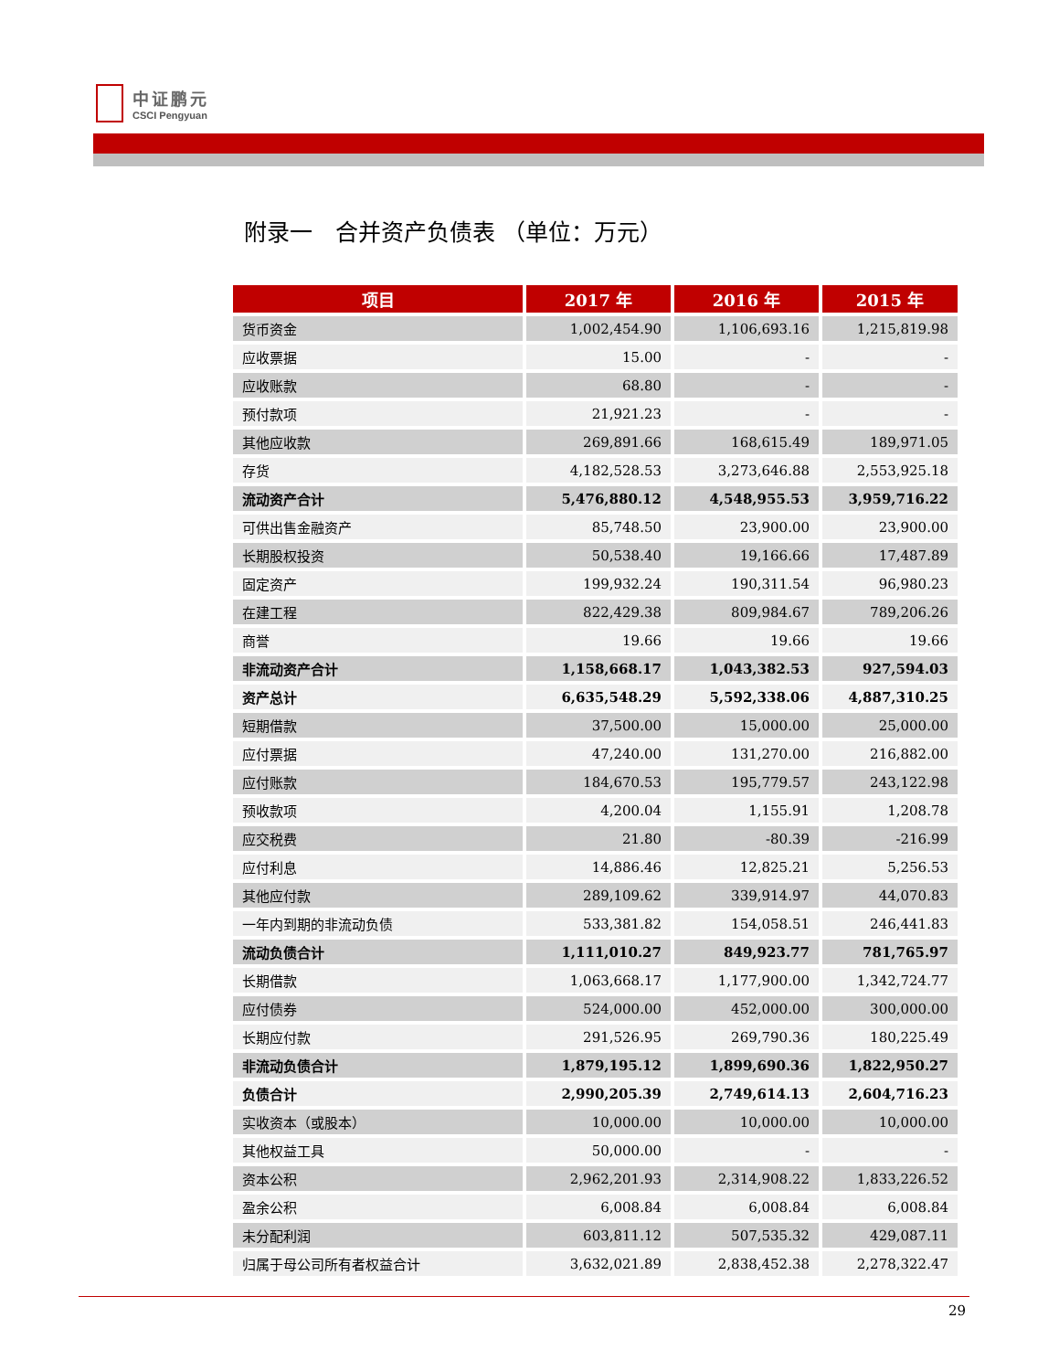中证鹏元
CSCI Pengyuan
附录一　合并资产负债表 （单位：万元）
| 项目 | 2017 年 | 2016 年 | 2015 年 |
| --- | --- | --- | --- |
| 货币资金 | 1,002,454.90 | 1,106,693.16 | 1,215,819.98 |
| 应收票据 | 15.00 | - | - |
| 应收账款 | 68.80 | - | - |
| 预付款项 | 21,921.23 | - | - |
| 其他应收款 | 269,891.66 | 168,615.49 | 189,971.05 |
| 存货 | 4,182,528.53 | 3,273,646.88 | 2,553,925.18 |
| 流动资产合计 | 5,476,880.12 | 4,548,955.53 | 3,959,716.22 |
| 可供出售金融资产 | 85,748.50 | 23,900.00 | 23,900.00 |
| 长期股权投资 | 50,538.40 | 19,166.66 | 17,487.89 |
| 固定资产 | 199,932.24 | 190,311.54 | 96,980.23 |
| 在建工程 | 822,429.38 | 809,984.67 | 789,206.26 |
| 商誉 | 19.66 | 19.66 | 19.66 |
| 非流动资产合计 | 1,158,668.17 | 1,043,382.53 | 927,594.03 |
| 资产总计 | 6,635,548.29 | 5,592,338.06 | 4,887,310.25 |
| 短期借款 | 37,500.00 | 15,000.00 | 25,000.00 |
| 应付票据 | 47,240.00 | 131,270.00 | 216,882.00 |
| 应付账款 | 184,670.53 | 195,779.57 | 243,122.98 |
| 预收款项 | 4,200.04 | 1,155.91 | 1,208.78 |
| 应交税费 | 21.80 | -80.39 | -216.99 |
| 应付利息 | 14,886.46 | 12,825.21 | 5,256.53 |
| 其他应付款 | 289,109.62 | 339,914.97 | 44,070.83 |
| 一年内到期的非流动负债 | 533,381.82 | 154,058.51 | 246,441.83 |
| 流动负债合计 | 1,111,010.27 | 849,923.77 | 781,765.97 |
| 长期借款 | 1,063,668.17 | 1,177,900.00 | 1,342,724.77 |
| 应付债券 | 524,000.00 | 452,000.00 | 300,000.00 |
| 长期应付款 | 291,526.95 | 269,790.36 | 180,225.49 |
| 非流动负债合计 | 1,879,195.12 | 1,899,690.36 | 1,822,950.27 |
| 负债合计 | 2,990,205.39 | 2,749,614.13 | 2,604,716.23 |
| 实收资本（或股本） | 10,000.00 | 10,000.00 | 10,000.00 |
| 其他权益工具 | 50,000.00 | - | - |
| 资本公积 | 2,962,201.93 | 2,314,908.22 | 1,833,226.52 |
| 盈余公积 | 6,008.84 | 6,008.84 | 6,008.84 |
| 未分配利润 | 603,811.12 | 507,535.32 | 429,087.11 |
| 归属于母公司所有者权益合计 | 3,632,021.89 | 2,838,452.38 | 2,278,322.47 |
29